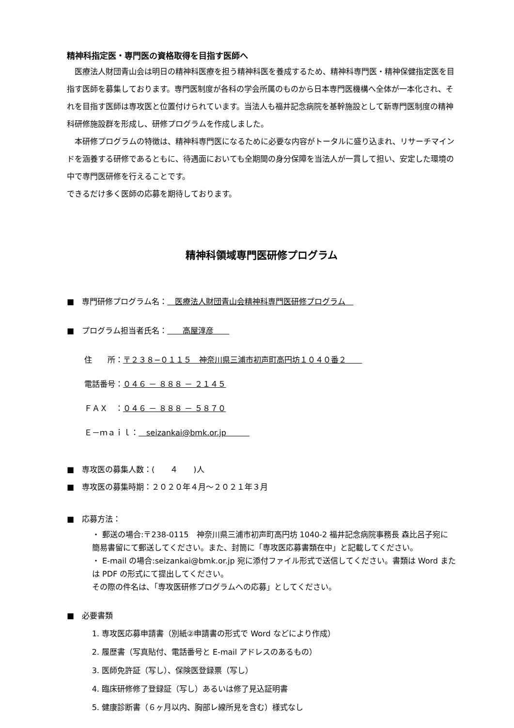精神科指定医・専門医の資格取得を目指す医師へ
　医療法人財団青山会は明日の精神科医療を担う精神科医を養成するため、精神科専門医・精神保健指定医を目指す医師を募集しております。専門医制度が各科の学会所属のものから日本専門医機構へ全体が一本化され、それを目指す医師は専攻医と位置付けられています。当法人も福井記念病院を基幹施設として新専門医制度の精神科研修施設群を形成し、研修プログラムを作成しました。
　本研修プログラムの特徴は、精神科専門医になるために必要な内容がトータルに盛り込まれ、リサーチマインドを涵養する研修であるともに、待遇面においても全期間の身分保障を当法人が一貫して担い、安定した環境の中で専門医研修を行えることです。
できるだけ多く医師の応募を期待しております。
精神科領域専門医研修プログラム
■　専門研修プログラム名：　医療法人財団青山会精神科専門医研修プログラム　
■　プログラム担当者氏名：　　高屋淳彦　　
住　　所：〒２３８−０１１５　神奈川県三浦市初声町高円坊１０４０番２　　
電話番号：０４６ － ８８８ － ２１４５
ＦＡＸ　：０４６ － ８８８ － ５８７０
Ｅ－ｍａｉｌ：　seizankai@bmk.or.jp　　　
■　専攻医の募集人数：(　　４　　)人
■　専攻医の募集時期：２０２０年４月～２０２１年３月
■　応募方法：
・ 郵送の場合:〒238-0115　神奈川県三浦市初声町高円坊 1040-2 福井記念病院事務長 森比呂子宛に簡易書留にて郵送してください。また、封筒に「専攻医応募書類在中」と記載してください。
・ E-mail の場合:seizankai@bmk.or.jp 宛に添付ファイル形式で送信してください。書類は Word または PDF の形式にて提出してください。
その際の件名は、「専攻医研修プログラムへの応募」としてください。
■　必要書類
1. 専攻医応募申請書（別紙②申請書の形式で Word などにより作成）
2. 履歴書（写真貼付、電話番号と E-mail アドレスのあるもの）
3. 医師免許証（写し）、保険医登録票（写し）
4. 臨床研修修了登録証（写し）あるいは修了見込証明書
5. 健康診断書（６ヶ月以内、胸部レ線所見を含む）様式なし